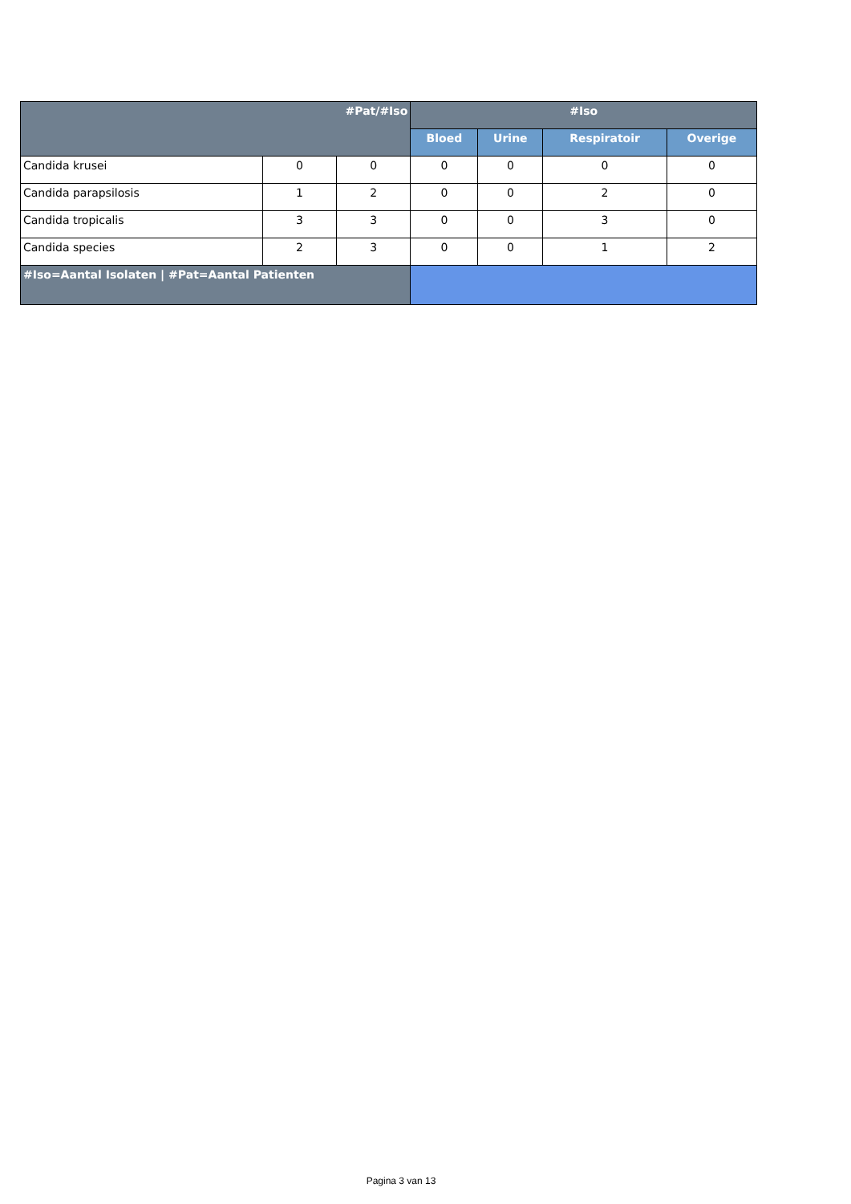| #Pat/#Iso | | | #Iso | | | |
| --- | --- | --- | --- | --- | --- | --- |
| | | | Bloed | Urine | Respiratoir | Overige |
| Candida krusei | 0 | 0 | 0 | 0 | 0 | 0 |
| Candida parapsilosis | 1 | 2 | 0 | 0 | 2 | 0 |
| Candida tropicalis | 3 | 3 | 0 | 0 | 3 | 0 |
| Candida species | 2 | 3 | 0 | 0 | 1 | 2 |
| #Iso=Aantal Isolaten / #Pat=Aantal Patienten | | | | | | |
Pagina 3 van 13